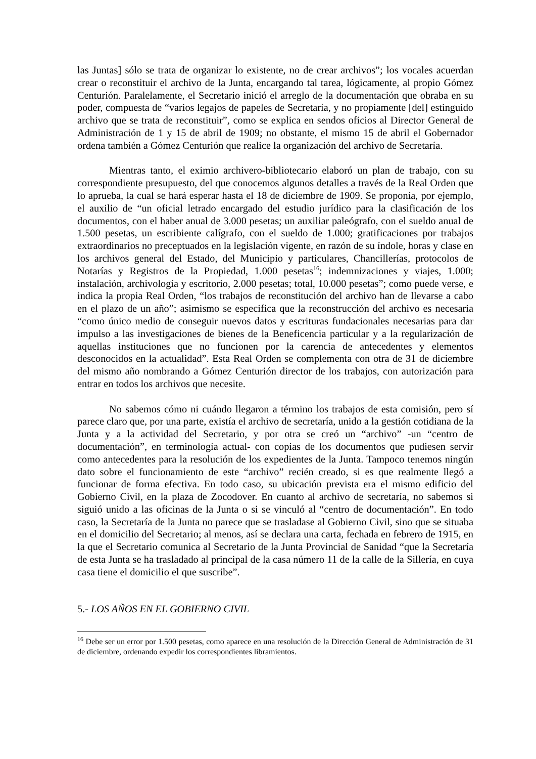las Juntas] sólo se trata de organizar lo existente, no de crear archivos”; los vocales acuerdan crear o reconstituir el archivo de la Junta, encargando tal tarea, lógicamente, al propio Gómez Centurión. Paralelamente, el Secretario inició el arreglo de la documentación que obraba en su poder, compuesta de “varios legajos de papeles de Secretaría, y no propiamente [del] estinguido archivo que se trata de reconstituir”, como se explica en sendos oficios al Director General de Administración de 1 y 15 de abril de 1909; no obstante, el mismo 15 de abril el Gobernador ordena también a Gómez Centurión que realice la organización del archivo de Secretaría.
Mientras tanto, el eximio archivero-bibliotecario elaboró un plan de trabajo, con su correspondiente presupuesto, del que conocemos algunos detalles a través de la Real Orden que lo aprueba, la cual se hará esperar hasta el 18 de diciembre de 1909. Se proponía, por ejemplo, el auxilio de “un oficial letrado encargado del estudio jurídico para la clasificación de los documentos, con el haber anual de 3.000 pesetas; un auxiliar paleógrafo, con el sueldo anual de 1.500 pesetas, un escribiente calígrafo, con el sueldo de 1.000; gratificaciones por trabajos extraordinarios no preceptuados en la legislación vigente, en razón de su índole, horas y clase en los archivos general del Estado, del Municipio y particulares, Chancillerías, protocolos de Notarías y Registros de la Propiedad, 1.000 pesetas<sup>16</sup>; indemnizaciones y viajes, 1.000; instalación, archivología y escritorio, 2.000 pesetas; total, 10.000 pesetas”; como puede verse, e indica la propia Real Orden, “los trabajos de reconstitución del archivo han de llevarse a cabo en el plazo de un año”; asimismo se especifica que la reconstrucción del archivo es necesaria “como único medio de conseguir nuevos datos y escrituras fundacionales necesarias para dar impulso a las investigaciones de bienes de la Beneficencia particular y a la regularización de aquellas instituciones que no funcionen por la carencia de antecedentes y elementos desconocidos en la actualidad”. Esta Real Orden se complementa con otra de 31 de diciembre del mismo año nombrando a Gómez Centurión director de los trabajos, con autorización para entrar en todos los archivos que necesite.
No sabemos cómo ni cuándo llegaron a término los trabajos de esta comisión, pero sí parece claro que, por una parte, existía el archivo de secretaría, unido a la gestión cotidiana de la Junta y a la actividad del Secretario, y por otra se creó un “archivo” -un “centro de documentación”, en terminología actual- con copias de los documentos que pudiesen servir como antecedentes para la resolución de los expedientes de la Junta. Tampoco tenemos ningún dato sobre el funcionamiento de este “archivo” recién creado, si es que realmente llegó a funcionar de forma efectiva. En todo caso, su ubicación prevista era el mismo edificio del Gobierno Civil, en la plaza de Zocodover. En cuanto al archivo de secretaría, no sabemos si siguió unido a las oficinas de la Junta o si se vinculó al “centro de documentación”. En todo caso, la Secretaría de la Junta no parece que se trasladase al Gobierno Civil, sino que se situaba en el domicilio del Secretario; al menos, así se declara una carta, fechada en febrero de 1915, en la que el Secretario comunica al Secretario de la Junta Provincial de Sanidad “que la Secretaría de esta Junta se ha trasladado al principal de la casa número 11 de la calle de la Sillería, en cuya casa tiene el domicilio el que suscribe”.
5.- LOS AÑOS EN EL GOBIERNO CIVIL
<sup>16</sup> Debe ser un error por 1.500 pesetas, como aparece en una resolución de la Dirección General de Administración de 31 de diciembre, ordenando expedir los correspondientes libramientos.